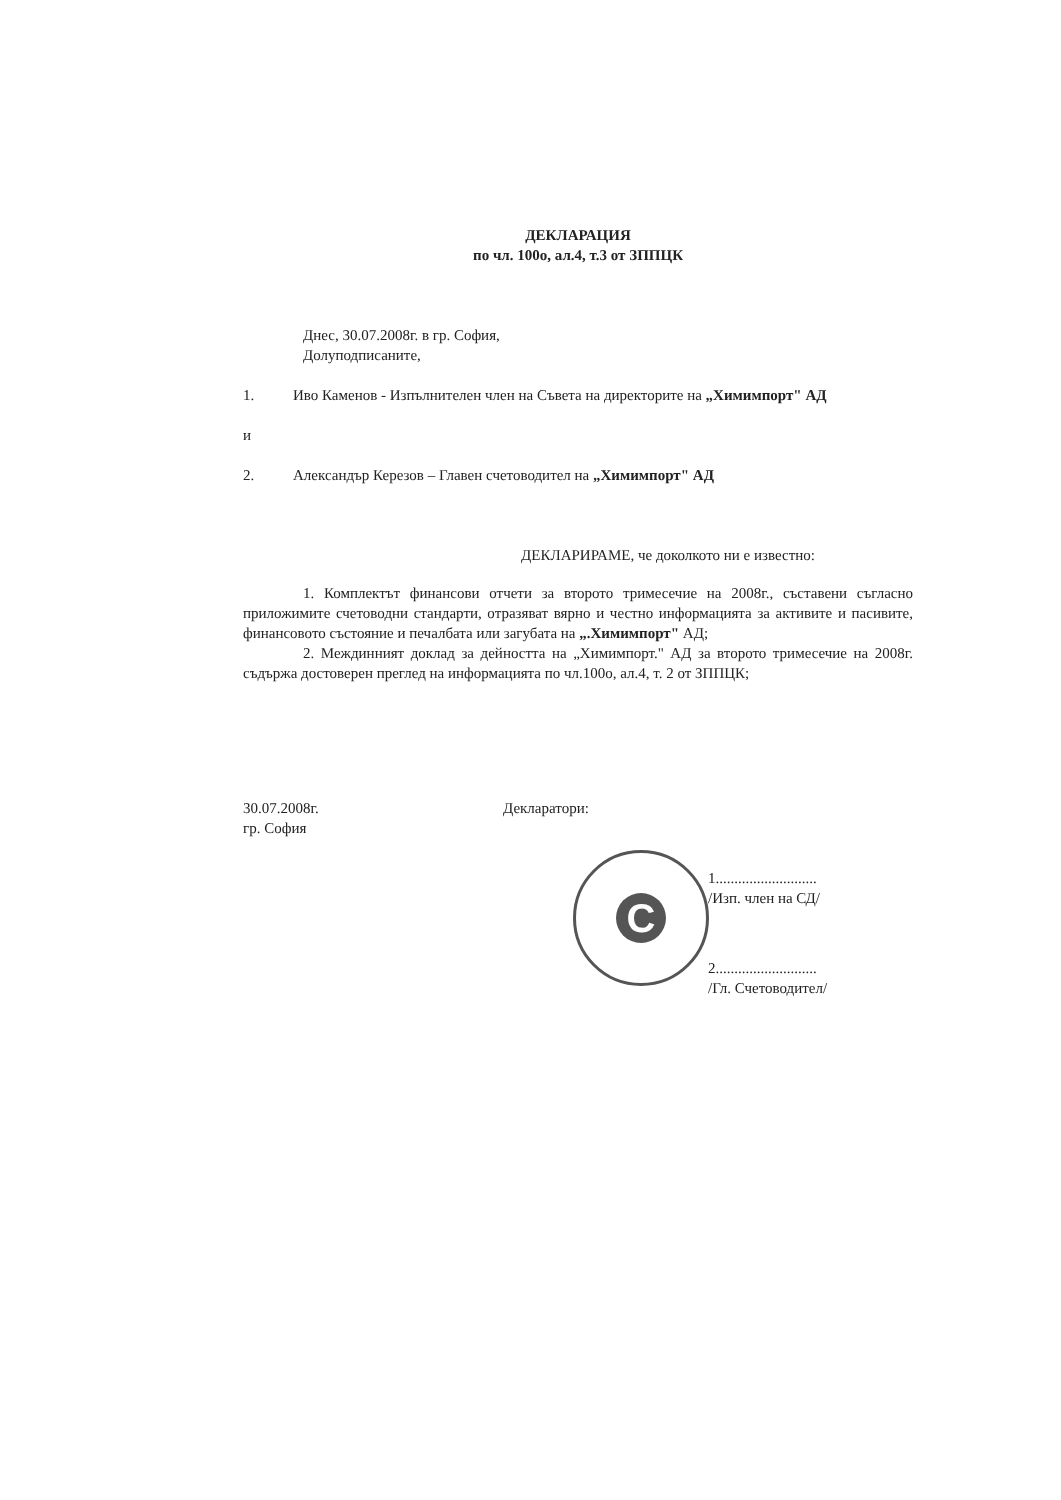ДЕКЛАРАЦИЯ
по чл. 100о, ал.4, т.3 от ЗППЦК
Днес, 30.07.2008г. в гр. София,
Долуподписаните,
1. Иво Каменов - Изпълнителен член на Съвета на директорите на „Химимпорт" АД
и
2. Александър Керезов – Главен счетоводител на „Химимпорт" АД
ДЕКЛАРИРАМЕ, че доколкото ни е известно:
1. Комплектът финансови отчети за второто тримесечие на 2008г., съставени съгласно приложимите счетоводни стандарти, отразяват вярно и честно информацията за активите и пасивите, финансовото състояние и печалбата или загубата на „.Химимпорт" АД;
2. Междинният доклад за дейността на „Химимпорт." АД за второто тримесечие на 2008г. съдържа достоверен преглед на информацията по чл.100о, ал.4, т. 2 от ЗППЦК;
30.07.2008г.
гр. София
Декларатори:
1...........................
/Изп. член на СД/
2...........................
/Гл. Счетоводител/
С